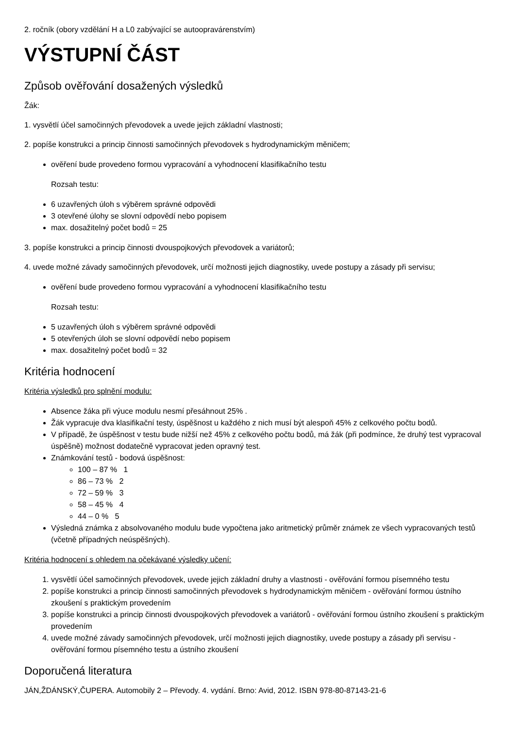2. ročník (obory vzdělání H a L0 zabývající se autoopravárenstvím)
VÝSTUPNÍ ČÁST
Způsob ověřování dosažených výsledků
Žák:
1. vysvětlí účel samočinných převodovek a uvede jejich základní vlastnosti;
2. popíše konstrukci a princip činnosti samočinných převodovek s hydrodynamickým měničem;
ověření bude provedeno formou vypracování a vyhodnocení klasifikačního testu
Rozsah testu:
6 uzavřených úloh s výběrem správné odpovědi
3 otevřené úlohy se slovní odpovědí nebo popisem
max. dosažitelný počet bodů = 25
3. popíše konstrukci a princip činnosti dvouspojkových převodovek a variátorů;
4. uvede možné závady samočinných převodovek, určí možnosti jejich diagnostiky, uvede postupy a zásady při servisu;
ověření bude provedeno formou vypracování a vyhodnocení klasifikačního testu
Rozsah testu:
5 uzavřených úloh s výběrem správné odpovědi
5 otevřených úloh se slovní odpovědí nebo popisem
max. dosažitelný počet bodů = 32
Kritéria hodnocení
Kritéria výsledků pro splnění modulu:
Absence žáka při výuce modulu nesmí přesáhnout 25% .
Žák vypracuje dva klasifikační testy, úspěšnost u každého z nich musí být alespoň 45% z celkového počtu bodů.
V případě, že úspěšnost v testu bude nižší než 45% z celkového počtu bodů, má žák (při podmínce, že druhý test vypracoval úspěšně) možnost dodatečně vypracovat jeden opravný test.
Známkování testů - bodová úspěšnost:
100 – 87 % 1
86 – 73 % 2
72 – 59 % 3
58 – 45 % 4
44 – 0 % 5
Výsledná známka z absolvovaného modulu bude vypočtena jako aritmetický průměr známek ze všech vypracovaných testů (včetně případných neúspěšných).
Kritéria hodnocení s ohledem na očekávané výsledky učení:
1. vysvětlí účel samočinných převodovek, uvede jejich základní druhy a vlastnosti - ověřování formou písemného testu
2. popíše konstrukci a princip činnosti samočinných převodovek s hydrodynamickým měničem - ověřování formou ústního zkoušení s praktickým provedením
3. popíše konstrukci a princip činnosti dvouspojkových převodovek a variátorů - ověřování formou ústního zkoušení s praktickým provedením
4. uvede možné závady samočinných převodovek, určí možnosti jejich diagnostiky, uvede postupy a zásady při servisu - ověřování formou písemného testu a ústního zkoušení
Doporučená literatura
JÁN,ŽDÁNSKÝ,ČUPERA. Automobily 2 – Převody. 4. vydání. Brno: Avid, 2012. ISBN 978-80-87143-21-6